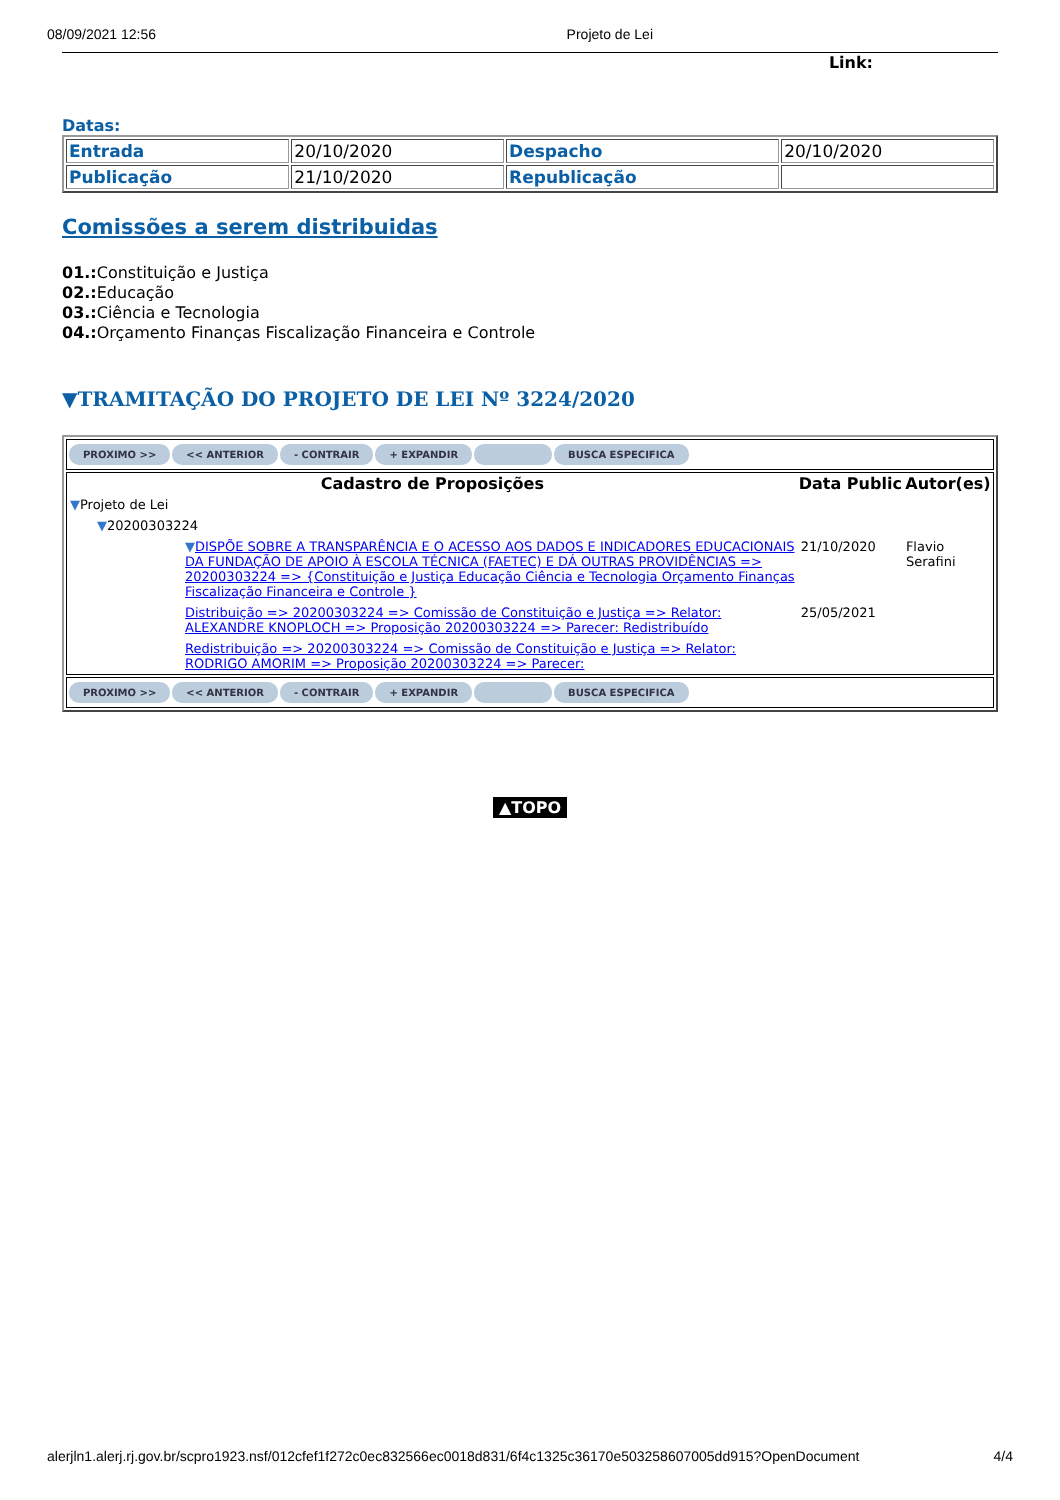08/09/2021 12:56 Projeto de Lei
Link:
Datas:
| Entrada | 20/10/2020 | Despacho | 20/10/2020 |
| Publicação | 21/10/2020 | Republicação | |
Comissões a serem distribuidas
01.: Constituição e Justiça
02.: Educação
03.: Ciência e Tecnologia
04.: Orçamento Finanças Fiscalização Financeira e Controle
▼TRAMITAÇÃO DO PROJETO DE LEI Nº 3224/2020
PROXIMO >> << ANTERIOR - CONTRAIR + EXPANDIR BUSCA ESPECIFICA
| Cadastro de Proposições | Data Public | Autor(es) |
| --- | --- | --- |
| ▼ Projeto de Lei | | |
| ▼ 20200303224 | | |
| ▼ DISPÕE SOBRE A TRANSPARÊNCIA E O ACESSO AOS DADOS E INDICADORES EDUCACIONAIS DA FUNDAÇÃO DE APOIO À ESCOLA TÉCNICA (FAETEC) E DÁ OUTRAS PROVIDÊNCIAS => 20200303224 => {Constituição e Justiça Educação Ciência e Tecnologia Orçamento Finanças Fiscalização Financeira e Controle } | 21/10/2020 | Flavio Serafini |
| Distribuição => 20200303224 => Comissão de Constituição e Justiça => Relator: ALEXANDRE KNOPLOCH => Proposição 20200303224 => Parecer: Redistribuído | 25/05/2021 | |
| Redistribuição => 20200303224 => Comissão de Constituição e Justiça => Relator: RODRIGO AMORIM => Proposição 20200303224 => Parecer: | | |
PROXIMO >> << ANTERIOR - CONTRAIR + EXPANDIR BUSCA ESPECIFICA
▲TOPO
alerjln1.alerj.rj.gov.br/scpro1923.nsf/012cfef1f272c0ec832566ec0018d831/6f4c1325c36170e503258607005dd915?OpenDocument 4/4